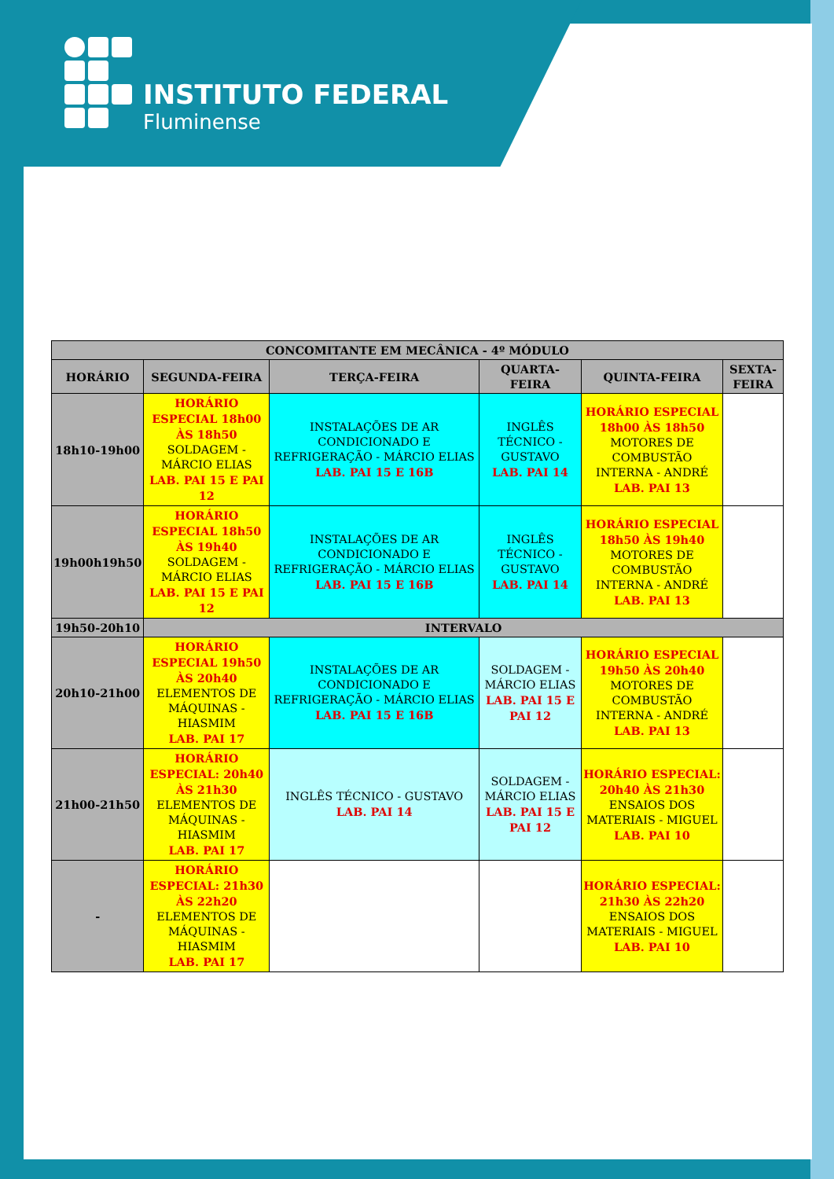INSTITUTO FEDERAL
Fluminense
| CONCOMITANTE EM MECÂNICA - 4º MÓDULO | | | | | |
| --- | --- | --- | --- | --- | --- |
| HORÁRIO | SEGUNDA-FEIRA | TERÇA-FEIRA | QUARTA-FEIRA | QUINTA-FEIRA | SEXTA-FEIRA |
| 18h10-19h00 | HORÁRIO ESPECIAL 18h00 ÀS 18h50 SOLDAGEM - MÁRCIO ELIAS LAB. PAI 15 E PAI 12 | INSTALAÇÕES DE AR CONDICIONADO E REFRIGERAÇÃO - MÁRCIO ELIAS LAB. PAI 15 E 16B | INGLÊS TÉCNICO - GUSTAVO LAB. PAI 14 | HORÁRIO ESPECIAL 18h00 ÀS 18h50 MOTORES DE COMBUSTÃO INTERNA - ANDRÉ LAB. PAI 13 | |
| 19h00h19h50 | HORÁRIO ESPECIAL 18h50 ÀS 19h40 SOLDAGEM - MÁRCIO ELIAS LAB. PAI 15 E PAI 12 | INSTALAÇÕES DE AR CONDICIONADO E REFRIGERAÇÃO - MÁRCIO ELIAS LAB. PAI 15 E 16B | INGLÊS TÉCNICO - GUSTAVO LAB. PAI 14 | HORÁRIO ESPECIAL 18h50 ÀS 19h40 MOTORES DE COMBUSTÃO INTERNA - ANDRÉ LAB. PAI 13 | |
| 19h50-20h10 | INTERVALO | | | | |
| 20h10-21h00 | HORÁRIO ESPECIAL 19h50 ÀS 20h40 ELEMENTOS DE MÁQUINAS - HIASMIM LAB. PAI 17 | INSTALAÇÕES DE AR CONDICIONADO E REFRIGERAÇÃO - MÁRCIO ELIAS LAB. PAI 15 E 16B | SOLDAGEM - MÁRCIO ELIAS LAB. PAI 15 E PAI 12 | HORÁRIO ESPECIAL 19h50 ÀS 20h40 MOTORES DE COMBUSTÃO INTERNA - ANDRÉ LAB. PAI 13 | |
| 21h00-21h50 | HORÁRIO ESPECIAL: 20h40 ÀS 21h30 ELEMENTOS DE MÁQUINAS - HIASMIM LAB. PAI 17 | INGLÊS TÉCNICO - GUSTAVO LAB. PAI 14 | SOLDAGEM - MÁRCIO ELIAS LAB. PAI 15 E PAI 12 | HORÁRIO ESPECIAL: 20h40 ÀS 21h30 ENSAIOS DOS MATERIAIS - MIGUEL LAB. PAI 10 | |
| - | HORÁRIO ESPECIAL: 21h30 ÀS 22h20 ELEMENTOS DE MÁQUINAS - HIASMIM LAB. PAI 17 | | | HORÁRIO ESPECIAL: 21h30 ÀS 22h20 ENSAIOS DOS MATERIAIS - MIGUEL LAB. PAI 10 | |